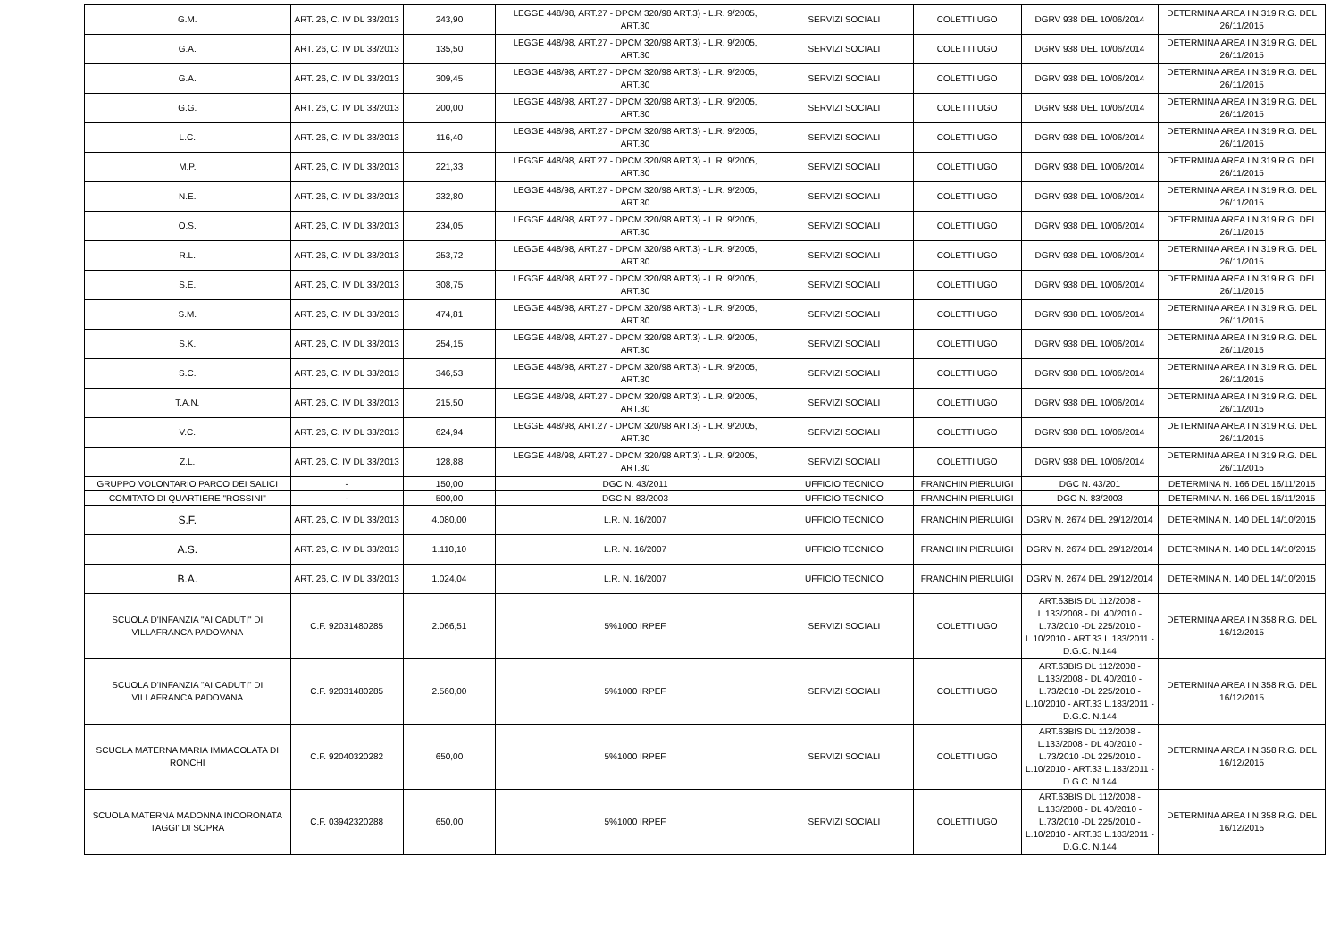| G.M. | ART. 26, C. IV DL 33/2013 | 243,90 | LEGGE 448/98, ART.27 - DPCM 320/98 ART.3) - L.R. 9/2005, ART.30 | SERVIZI SOCIALI | COLETTI UGO | DGRV 938 DEL 10/06/2014 | DETERMINA AREA I N.319 R.G. DEL 26/11/2015 |
| G.A. | ART. 26, C. IV DL 33/2013 | 135,50 | LEGGE 448/98, ART.27 - DPCM 320/98 ART.3) - L.R. 9/2005, ART.30 | SERVIZI SOCIALI | COLETTI UGO | DGRV 938 DEL 10/06/2014 | DETERMINA AREA I N.319 R.G. DEL 26/11/2015 |
| G.A. | ART. 26, C. IV DL 33/2013 | 309,45 | LEGGE 448/98, ART.27 - DPCM 320/98 ART.3) - L.R. 9/2005, ART.30 | SERVIZI SOCIALI | COLETTI UGO | DGRV 938 DEL 10/06/2014 | DETERMINA AREA I N.319 R.G. DEL 26/11/2015 |
| G.G. | ART. 26, C. IV DL 33/2013 | 200,00 | LEGGE 448/98, ART.27 - DPCM 320/98 ART.3) - L.R. 9/2005, ART.30 | SERVIZI SOCIALI | COLETTI UGO | DGRV 938 DEL 10/06/2014 | DETERMINA AREA I N.319 R.G. DEL 26/11/2015 |
| L.C. | ART. 26, C. IV DL 33/2013 | 116,40 | LEGGE 448/98, ART.27 - DPCM 320/98 ART.3) - L.R. 9/2005, ART.30 | SERVIZI SOCIALI | COLETTI UGO | DGRV 938 DEL 10/06/2014 | DETERMINA AREA I N.319 R.G. DEL 26/11/2015 |
| M.P. | ART. 26, C. IV DL 33/2013 | 221,33 | LEGGE 448/98, ART.27 - DPCM 320/98 ART.3) - L.R. 9/2005, ART.30 | SERVIZI SOCIALI | COLETTI UGO | DGRV 938 DEL 10/06/2014 | DETERMINA AREA I N.319 R.G. DEL 26/11/2015 |
| N.E. | ART. 26, C. IV DL 33/2013 | 232,80 | LEGGE 448/98, ART.27 - DPCM 320/98 ART.3) - L.R. 9/2005, ART.30 | SERVIZI SOCIALI | COLETTI UGO | DGRV 938 DEL 10/06/2014 | DETERMINA AREA I N.319 R.G. DEL 26/11/2015 |
| O.S. | ART. 26, C. IV DL 33/2013 | 234,05 | LEGGE 448/98, ART.27 - DPCM 320/98 ART.3) - L.R. 9/2005, ART.30 | SERVIZI SOCIALI | COLETTI UGO | DGRV 938 DEL 10/06/2014 | DETERMINA AREA I N.319 R.G. DEL 26/11/2015 |
| R.L. | ART. 26, C. IV DL 33/2013 | 253,72 | LEGGE 448/98, ART.27 - DPCM 320/98 ART.3) - L.R. 9/2005, ART.30 | SERVIZI SOCIALI | COLETTI UGO | DGRV 938 DEL 10/06/2014 | DETERMINA AREA I N.319 R.G. DEL 26/11/2015 |
| S.E. | ART. 26, C. IV DL 33/2013 | 308,75 | LEGGE 448/98, ART.27 - DPCM 320/98 ART.3) - L.R. 9/2005, ART.30 | SERVIZI SOCIALI | COLETTI UGO | DGRV 938 DEL 10/06/2014 | DETERMINA AREA I N.319 R.G. DEL 26/11/2015 |
| S.M. | ART. 26, C. IV DL 33/2013 | 474,81 | LEGGE 448/98, ART.27 - DPCM 320/98 ART.3) - L.R. 9/2005, ART.30 | SERVIZI SOCIALI | COLETTI UGO | DGRV 938 DEL 10/06/2014 | DETERMINA AREA I N.319 R.G. DEL 26/11/2015 |
| S.K. | ART. 26, C. IV DL 33/2013 | 254,15 | LEGGE 448/98, ART.27 - DPCM 320/98 ART.3) - L.R. 9/2005, ART.30 | SERVIZI SOCIALI | COLETTI UGO | DGRV 938 DEL 10/06/2014 | DETERMINA AREA I N.319 R.G. DEL 26/11/2015 |
| S.C. | ART. 26, C. IV DL 33/2013 | 346,53 | LEGGE 448/98, ART.27 - DPCM 320/98 ART.3) - L.R. 9/2005, ART.30 | SERVIZI SOCIALI | COLETTI UGO | DGRV 938 DEL 10/06/2014 | DETERMINA AREA I N.319 R.G. DEL 26/11/2015 |
| T.A.N. | ART. 26, C. IV DL 33/2013 | 215,50 | LEGGE 448/98, ART.27 - DPCM 320/98 ART.3) - L.R. 9/2005, ART.30 | SERVIZI SOCIALI | COLETTI UGO | DGRV 938 DEL 10/06/2014 | DETERMINA AREA I N.319 R.G. DEL 26/11/2015 |
| V.C. | ART. 26, C. IV DL 33/2013 | 624,94 | LEGGE 448/98, ART.27 - DPCM 320/98 ART.3) - L.R. 9/2005, ART.30 | SERVIZI SOCIALI | COLETTI UGO | DGRV 938 DEL 10/06/2014 | DETERMINA AREA I N.319 R.G. DEL 26/11/2015 |
| Z.L. | ART. 26, C. IV DL 33/2013 | 128,88 | LEGGE 448/98, ART.27 - DPCM 320/98 ART.3) - L.R. 9/2005, ART.30 | SERVIZI SOCIALI | COLETTI UGO | DGRV 938 DEL 10/06/2014 | DETERMINA AREA I N.319 R.G. DEL 26/11/2015 |
| GRUPPO VOLONTARIO PARCO DEI SALICI | - | 150,00 | DGC N. 43/2011 | UFFICIO TECNICO | FRANCHIN PIERLUIGI | DGC N. 43/201 | DETERMINA N. 166 DEL 16/11/2015 |
| COMITATO DI QUARTIERE "ROSSINI" | - | 500,00 | DGC N. 83/2003 | UFFICIO TECNICO | FRANCHIN PIERLUIGI | DGC N. 83/2003 | DETERMINA N. 166 DEL 16/11/2015 |
| S.F. | ART. 26, C. IV DL 33/2013 | 4.080,00 | L.R. N. 16/2007 | UFFICIO TECNICO | FRANCHIN PIERLUIGI | DGRV N. 2674 DEL 29/12/2014 | DETERMINA N. 140 DEL 14/10/2015 |
| A.S. | ART. 26, C. IV DL 33/2013 | 1.110,10 | L.R. N. 16/2007 | UFFICIO TECNICO | FRANCHIN PIERLUIGI | DGRV N. 2674 DEL 29/12/2014 | DETERMINA N. 140 DEL 14/10/2015 |
| B.A. | ART. 26, C. IV DL 33/2013 | 1.024,04 | L.R. N. 16/2007 | UFFICIO TECNICO | FRANCHIN PIERLUIGI | DGRV N. 2674 DEL 29/12/2014 | DETERMINA N. 140 DEL 14/10/2015 |
| SCUOLA D'INFANZIA "AI CADUTI" DI VILLAFRANCA PADOVANA | C.F. 92031480285 | 2.066,51 | 5%1000 IRPEF | SERVIZI SOCIALI | COLETTI UGO | ART.63BIS DL 112/2008 - L.133/2008 - DL 40/2010 - L.73/2010 -DL 225/2010 - L.10/2010 - ART.33 L.183/2011 - D.G.C. N.144 | DETERMINA AREA I N.358 R.G. DEL 16/12/2015 |
| SCUOLA D'INFANZIA "AI CADUTI" DI VILLAFRANCA PADOVANA | C.F. 92031480285 | 2.560,00 | 5%1000 IRPEF | SERVIZI SOCIALI | COLETTI UGO | ART.63BIS DL 112/2008 - L.133/2008 - DL 40/2010 - L.73/2010 -DL 225/2010 - L.10/2010 - ART.33 L.183/2011 - D.G.C. N.144 | DETERMINA AREA I N.358 R.G. DEL 16/12/2015 |
| SCUOLA MATERNA MARIA IMMACOLATA DI RONCHI | C.F. 92040320282 | 650,00 | 5%1000 IRPEF | SERVIZI SOCIALI | COLETTI UGO | ART.63BIS DL 112/2008 - L.133/2008 - DL 40/2010 - L.73/2010 -DL 225/2010 - L.10/2010 - ART.33 L.183/2011 - D.G.C. N.144 | DETERMINA AREA I N.358 R.G. DEL 16/12/2015 |
| SCUOLA MATERNA MADONNA INCORONATA TAGGI' DI SOPRA | C.F. 03942320288 | 650,00 | 5%1000 IRPEF | SERVIZI SOCIALI | COLETTI UGO | ART.63BIS DL 112/2008 - L.133/2008 - DL 40/2010 - L.73/2010 -DL 225/2010 - L.10/2010 - ART.33 L.183/2011 - D.G.C. N.144 | DETERMINA AREA I N.358 R.G. DEL 16/12/2015 |